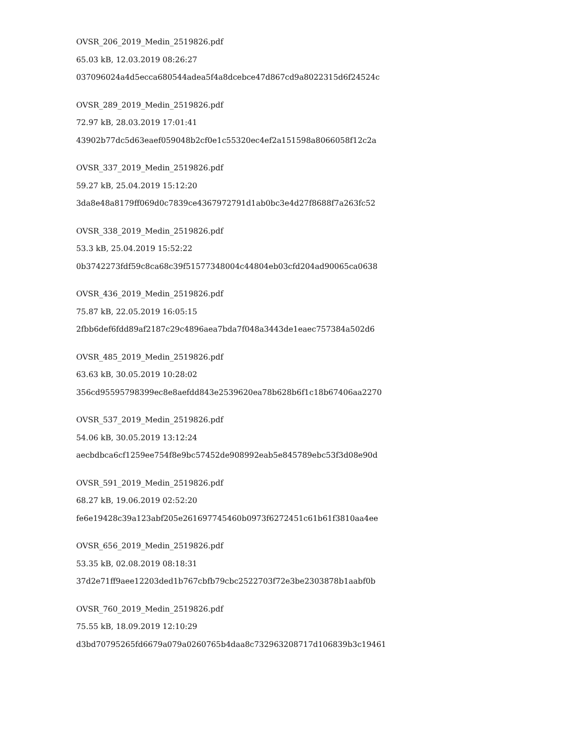OVSR_206_2019_Medin_2519826.pdf
65.03 kB, 12.03.2019 08:26:27
037096024a4d5ecca680544adea5f4a8dcebce47d867cd9a8022315d6f24524c
OVSR_289_2019_Medin_2519826.pdf
72.97 kB, 28.03.2019 17:01:41
43902b77dc5d63eaef059048b2cf0e1c55320ec4ef2a151598a8066058f12c2a
OVSR_337_2019_Medin_2519826.pdf
59.27 kB, 25.04.2019 15:12:20
3da8e48a8179ff069d0c7839ce4367972791d1ab0bc3e4d27f8688f7a263fc52
OVSR_338_2019_Medin_2519826.pdf
53.3 kB, 25.04.2019 15:52:22
0b3742273fdf59c8ca68c39f51577348004c44804eb03cfd204ad90065ca0638
OVSR_436_2019_Medin_2519826.pdf
75.87 kB, 22.05.2019 16:05:15
2fbb6def6fdd89af2187c29c4896aea7bda7f048a3443de1eaec757384a502d6
OVSR_485_2019_Medin_2519826.pdf
63.63 kB, 30.05.2019 10:28:02
356cd95595798399ec8e8aefdd843e2539620ea78b628b6f1c18b67406aa2270
OVSR_537_2019_Medin_2519826.pdf
54.06 kB, 30.05.2019 13:12:24
aecbdbca6cf1259ee754f8e9bc57452de908992eab5e845789ebc53f3d08e90d
OVSR_591_2019_Medin_2519826.pdf
68.27 kB, 19.06.2019 02:52:20
fe6e19428c39a123abf205e261697745460b0973f6272451c61b61f3810aa4ee
OVSR_656_2019_Medin_2519826.pdf
53.35 kB, 02.08.2019 08:18:31
37d2e71ff9aee12203ded1b767cbfb79cbc2522703f72e3be2303878b1aabf0b
OVSR_760_2019_Medin_2519826.pdf
75.55 kB, 18.09.2019 12:10:29
d3bd70795265fd6679a079a0260765b4daa8c732963208717d106839b3c19461